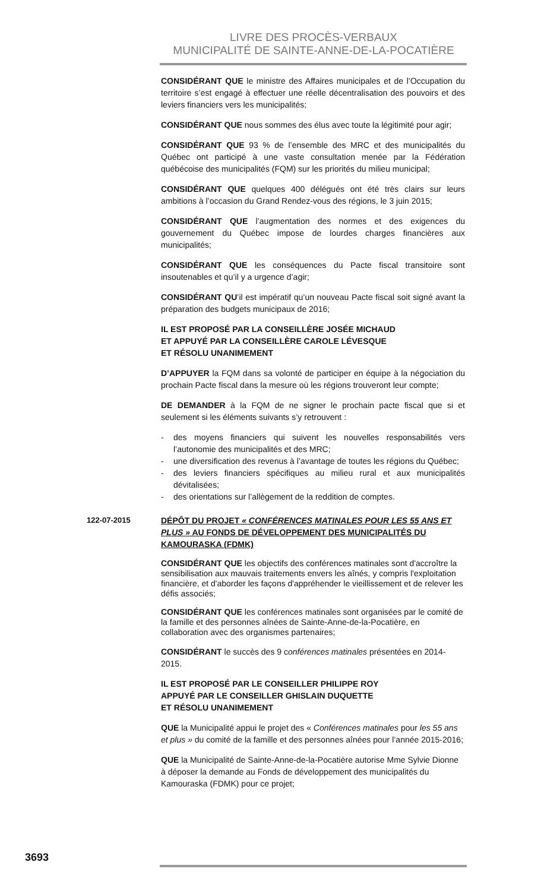LIVRE DES PROCÈS-VERBAUX
MUNICIPALITÉ DE SAINTE-ANNE-DE-LA-POCATIÈRE
CONSIDÉRANT QUE le ministre des Affaires municipales et de l’Occupation du territoire s’est engagé à effectuer une réelle décentralisation des pouvoirs et des leviers financiers vers les municipalités;
CONSIDÉRANT QUE nous sommes des élus avec toute la légitimité pour agir;
CONSIDÉRANT QUE 93 % de l’ensemble des MRC et des municipalités du Québec ont participé à une vaste consultation menée par la Fédération québécoise des municipalités (FQM) sur les priorités du milieu municipal;
CONSIDÉRANT QUE quelques 400 délégués ont été très clairs sur leurs ambitions à l’occasion du Grand Rendez-vous des régions, le 3 juin 2015;
CONSIDÉRANT QUE l’augmentation des normes et des exigences du gouvernement du Québec impose de lourdes charges financières aux municipalités;
CONSIDÉRANT QUE les conséquences du Pacte fiscal transitoire sont insoutenables et qu’il y a urgence d’agir;
CONSIDÉRANT QU’il est impératif qu’un nouveau Pacte fiscal soit signé avant la préparation des budgets municipaux de 2016;
IL EST PROPOSÉ PAR LA CONSEILLÈRE JOSÉE MICHAUD
ET APPUYÉ PAR LA CONSEILLÈRE CAROLE LÉVESQUE
ET RÉSOLU UNANIMEMENT
D’APPUYER la FQM dans sa volonté de participer en équipe à la négociation du prochain Pacte fiscal dans la mesure où les régions trouveront leur compte;
DE DEMANDER à la FQM de ne signer le prochain pacte fiscal que si et seulement si les éléments suivants s’y retrouvent :
- des moyens financiers qui suivent les nouvelles responsabilités vers l’autonomie des municipalités et des MRC;
- une diversification des revenus à l’avantage de toutes les régions du Québec;
- des leviers financiers spécifiques au milieu rural et aux municipalités dévitalisées;
- des orientations sur l’allègement de la reddition de comptes.
122-07-2015
DÉPÔT DU PROJET « CONFÉRENCES MATINALES POUR LES 55 ANS ET PLUS » AU FONDS DE DÉVELOPPEMENT DES MUNICIPALITÉS DU KAMOURASKA (FDMK)
CONSIDÉRANT QUE les objectifs des conférences matinales sont d'accroître la sensibilisation aux mauvais traitements envers les aînés, y compris l'exploitation financière, et d'aborder les façons d'appréhender le vieillissement et de relever les défis associés;
CONSIDÉRANT QUE les conférences matinales sont organisées par le comité de la famille et des personnes aînées de Sainte-Anne-de-la-Pocatière, en collaboration avec des organismes partenaires;
CONSIDÉRANT le succès des 9 conférences matinales présentées en 2014-2015.
IL EST PROPOSÉ PAR LE CONSEILLER PHILIPPE ROY
APPUYÉ PAR LE CONSEILLER GHISLAIN DUQUETTE
ET RÉSOLU UNANIMEMENT
QUE la Municipalité appui le projet des « Conférences matinales pour les 55 ans et plus » du comité de la famille et des personnes aînées pour l’année 2015-2016;
QUE la Municipalité de Sainte-Anne-de-la-Pocatière autorise Mme Sylvie Dionne à déposer la demande au Fonds de développement des municipalités du Kamouraska (FDMK) pour ce projet;
3693